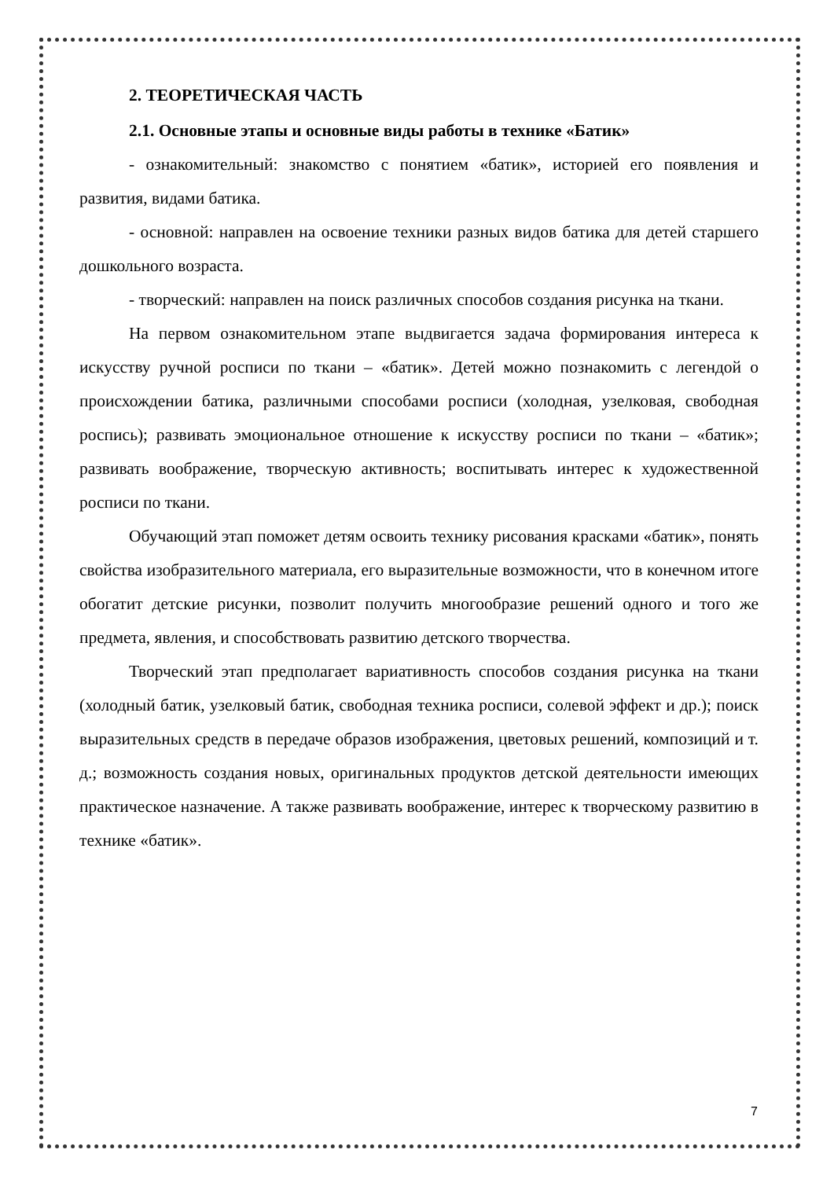2. ТЕОРЕТИЧЕСКАЯ ЧАСТЬ
2.1. Основные этапы и основные виды работы в технике «Батик»
- ознакомительный: знакомство с понятием «батик», историей его появления и развития, видами батика.
- основной: направлен на освоение техники разных видов батика для детей старшего дошкольного возраста.
- творческий: направлен на поиск различных способов создания рисунка на ткани.
На первом ознакомительном этапе выдвигается задача формирования интереса к искусству ручной росписи по ткани – «батик». Детей можно познакомить с легендой о происхождении батика, различными способами росписи (холодная, узелковая, свободная роспись); развивать эмоциональное отношение к искусству росписи по ткани – «батик»; развивать воображение, творческую активность; воспитывать интерес к художественной росписи по ткани.
Обучающий этап поможет детям освоить технику рисования красками «батик», понять свойства изобразительного материала, его выразительные возможности, что в конечном итоге обогатит детские рисунки, позволит получить многообразие решений одного и того же предмета, явления, и способствовать развитию детского творчества.
Творческий этап предполагает вариативность способов создания рисунка на ткани (холодный батик, узелковый батик, свободная техника росписи, солевой эффект и др.); поиск выразительных средств в передаче образов изображения, цветовых решений, композиций и т. д.; возможность создания новых, оригинальных продуктов детской деятельности имеющих практическое назначение. А также развивать воображение, интерес к творческому развитию в технике «батик».
7